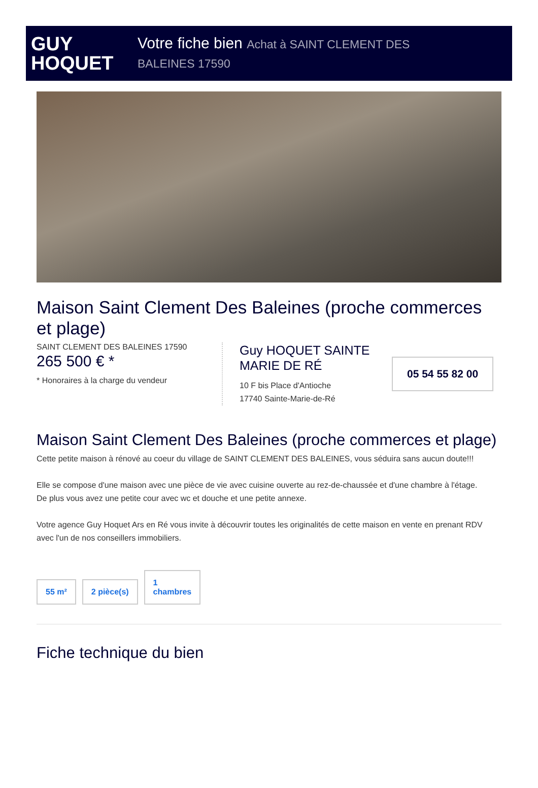GUY
HOQUET
Votre fiche bien Achat à SAINT CLEMENT DES BALEINES 17590
Maison Saint Clement Des Baleines (proche commerces et plage)
SAINT CLEMENT DES BALEINES 17590
265 500 € *
* Honoraires à la charge du vendeur
Guy HOQUET SAINTE MARIE DE RÉ
10 F bis Place d'Antioche
17740 Sainte-Marie-de-Ré
05 54 55 82 00
Maison Saint Clement Des Baleines (proche commerces et plage)
Cette petite maison à rénové au coeur du village de SAINT CLEMENT DES BALEINES, vous séduira sans aucun doute!!!
Elle se compose d'une maison avec une pièce de vie avec cuisine ouverte au rez-de-chaussée et d'une chambre à l'étage.
De plus vous avez une petite cour avec wc et douche et une petite annexe.
Votre agence Guy Hoquet Ars en Ré vous invite à découvrir toutes les originalités de cette maison en vente en prenant RDV avec l'un de nos conseillers immobiliers.
55 m² 2 pièce(s) 1
chambres
Fiche technique du bien